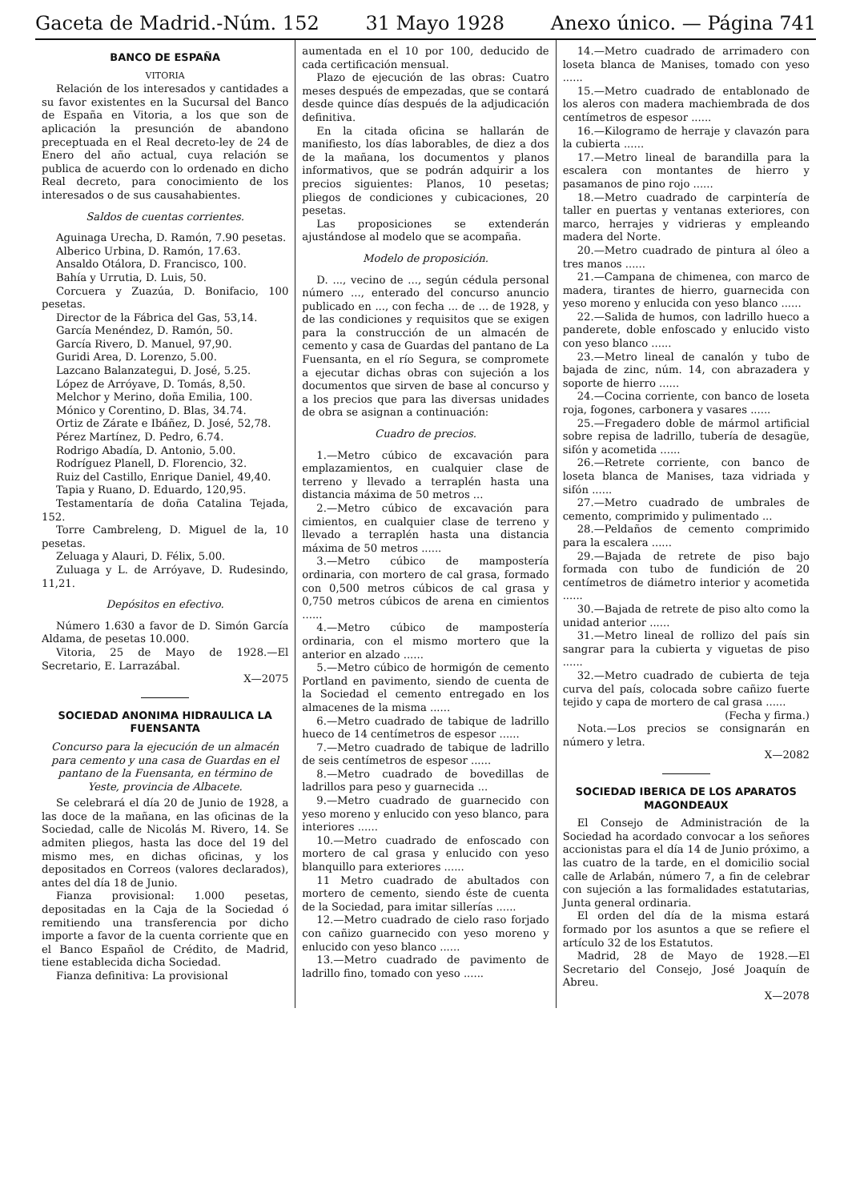Gaceta de Madrid.-Núm. 152 31 Mayo 1928 Anexo único. — Página 741
BANCO DE ESPAÑA
VITORIA
Relación de los interesados y cantidades a su favor existentes en la Sucursal del Banco de España en Vitoria, a los que son de aplicación la presunción de abandono preceptuada en el Real decreto-ley de 24 de Enero del año actual, cuya relación se publica de acuerdo con lo ordenado en dicho Real decreto, para conocimiento de los interesados o de sus causahabientes.
Saldos de cuentas corrientes.
Aguinaga Urecha, D. Ramón, 7.90 pesetas.
Alberico Urbina, D. Ramón, 17.63.
Ansaldo Otálora, D. Francisco, 100.
Bahía y Urrutia, D. Luis, 50.
Corcuera y Zuazúa, D. Bonifacio, 100 pesetas.
Director de la Fábrica del Gas, 53,14.
García Menéndez, D. Ramón, 50.
García Rivero, D. Manuel, 97,90.
Guridi Area, D. Lorenzo, 5.00.
Lazcano Balanzategui, D. José, 5.25.
López de Arróyave, D. Tomás, 8,50.
Melchor y Merino, doña Emilia, 100.
Mónico y Corentino, D. Blas, 34.74.
Ortiz de Zárate e Ibáñez, D. José, 52,78.
Pérez Martínez, D. Pedro, 6.74.
Rodrigo Abadía, D. Antonio, 5.00.
Rodríguez Planell, D. Florencio, 32.
Ruiz del Castillo, Enrique Daniel, 49,40.
Tapia y Ruano, D. Eduardo, 120,95.
Testamentaría de doña Catalina Tejada, 152.
Torre Cambreleng, D. Miguel de la, 10 pesetas.
Zeluaga y Alauri, D. Félix, 5.00.
Zuluaga y L. de Arróyave, D. Rudesindo, 11,21.
Depósitos en efectivo.
Número 1.630 a favor de D. Simón García Aldama, de pesetas 10.000.
Vitoria, 25 de Mayo de 1928.—El Secretario, E. Larrazábal.
X—2075
SOCIEDAD ANONIMA HIDRAULICA LA FUENSANTA
Concurso para la ejecución de un almacén para cemento y una casa de Guardas en el pantano de la Fuensanta, en término de Yeste, provincia de Albacete.
Se celebrará el día 20 de Junio de 1928, a las doce de la mañana, en las oficinas de la Sociedad, calle de Nicolás M. Rivero, 14. Se admiten pliegos, hasta las doce del 19 del mismo mes, en dichas oficinas, y los depositados en Correos (valores declarados), antes del día 18 de Junio.
Fianza provisional: 1.000 pesetas, depositadas en la Caja de la Sociedad ó remitiendo una transferencia por dicho importe a favor de la cuenta corriente que en el Banco Español de Crédito, de Madrid, tiene establecida dicha Sociedad.
Fianza definitiva: La provisional
aumentada en el 10 por 100, deducido de cada certificación mensual.
Plazo de ejecución de las obras: Cuatro meses después de empezadas, que se contará desde quince días después de la adjudicación definitiva.
En la citada oficina se hallarán de manifiesto, los días laborables, de diez a dos de la mañana, los documentos y planos informativos, que se podrán adquirir a los precios siguientes: Planos, 10 pesetas; pliegos de condiciones y cubicaciones, 20 pesetas.
Las proposiciones se extenderán ajustándose al modelo que se acompaña.
Modelo de proposición.
D. ..., vecino de ..., según cédula personal número ..., enterado del concurso anuncio publicado en ..., con fecha ... de ... de 1928, y de las condiciones y requisitos que se exigen para la construcción de un almacén de cemento y casa de Guardas del pantano de La Fuensanta, en el río Segura, se compromete a ejecutar dichas obras con sujeción a los documentos que sirven de base al concurso y a los precios que para las diversas unidades de obra se asignan a continuación:
Cuadro de precios.
1.—Metro cúbico de excavación para emplazamientos, en cualquier clase de terreno y llevado a terraplén hasta una distancia máxima de 50 metros ...
2.—Metro cúbico de excavación para cimientos, en cualquier clase de terreno y llevado a terraplén hasta una distancia máxima de 50 metros ......
3.—Metro cúbico de mampostería ordinaria, con mortero de cal grasa, formado con 0,500 metros cúbicos de cal grasa y 0,750 metros cúbicos de arena en cimientos ......
4.—Metro cúbico de mampostería ordinaria, con el mismo mortero que la anterior en alzado ......
5.—Metro cúbico de hormigón de cemento Portland en pavimento, siendo de cuenta de la Sociedad el cemento entregado en los almacenes de la misma ......
6.—Metro cuadrado de tabique de ladrillo hueco de 14 centímetros de espesor ......
7.—Metro cuadrado de tabique de ladrillo de seis centímetros de espesor ......
8.—Metro cuadrado de bovedillas de ladrillos para peso y guarnecida ...
9.—Metro cuadrado de guarnecido con yeso moreno y enlucido con yeso blanco, para interiores ......
10.—Metro cuadrado de enfoscado con mortero de cal grasa y enlucido con yeso blanquillo para exteriores ......
11 Metro cuadrado de abultados con mortero de cemento, siendo éste de cuenta de la Sociedad, para imitar sillerías ......
12.—Metro cuadrado de cielo raso forjado con cañizo guarnecido con yeso moreno y enlucido con yeso blanco ......
13.—Metro cuadrado de pavimento de ladrillo fino, tomado con yeso ......
14.—Metro cuadrado de arrimadero con loseta blanca de Manises, tomado con yeso ......
15.—Metro cuadrado de entablonado de los aleros con madera machiembrada de dos centímetros de espesor ......
16.—Kilogramo de herraje y clavazón para la cubierta ......
17.—Metro lineal de barandilla para la escalera con montantes de hierro y pasamanos de pino rojo ......
18.—Metro cuadrado de carpintería de taller en puertas y ventanas exteriores, con marco, herrajes y vidrieras y empleando madera del Norte.
20.—Metro cuadrado de pintura al óleo a tres manos ......
21.—Campana de chimenea, con marco de madera, tirantes de hierro, guarnecida con yeso moreno y enlucida con yeso blanco ......
22.—Salida de humos, con ladrillo hueco a panderete, doble enfoscado y enlucido visto con yeso blanco ......
23.—Metro lineal de canalón y tubo de bajada de zinc, núm. 14, con abrazadera y soporte de hierro ......
24.—Cocina corriente, con banco de loseta roja, fogones, carbonera y vasares ......
25.—Fregadero doble de mármol artificial sobre repisa de ladrillo, tubería de desagüe, sifón y acometida ......
26.—Retrete corriente, con banco de loseta blanca de Manises, taza vidriada y sifón ......
27.—Metro cuadrado de umbrales de cemento, comprimido y pulimentado ...
28.—Peldaños de cemento comprimido para la escalera ......
29.—Bajada de retrete de piso bajo formada con tubo de fundición de 20 centímetros de diámetro interior y acometida ......
30.—Bajada de retrete de piso alto como la unidad anterior ......
31.—Metro lineal de rollizo del país sin sangrar para la cubierta y viguetas de piso ......
32.—Metro cuadrado de cubierta de teja curva del país, colocada sobre cañizo fuerte tejido y capa de mortero de cal grasa ......
(Fecha y firma.)
Nota.—Los precios se consignarán en número y letra.
X—2082
SOCIEDAD IBERICA DE LOS APARATOS MAGONDEAUX
El Consejo de Administración de la Sociedad ha acordado convocar a los señores accionistas para el día 14 de Junio próximo, a las cuatro de la tarde, en el domicilio social calle de Arlabán, número 7, a fin de celebrar con sujeción a las formalidades estatutarias, Junta general ordinaria.
El orden del día de la misma estará formado por los asuntos a que se refiere el artículo 32 de los Estatutos.
Madrid, 28 de Mayo de 1928.—El Secretario del Consejo, José Joaquín de Abreu.
X—2078